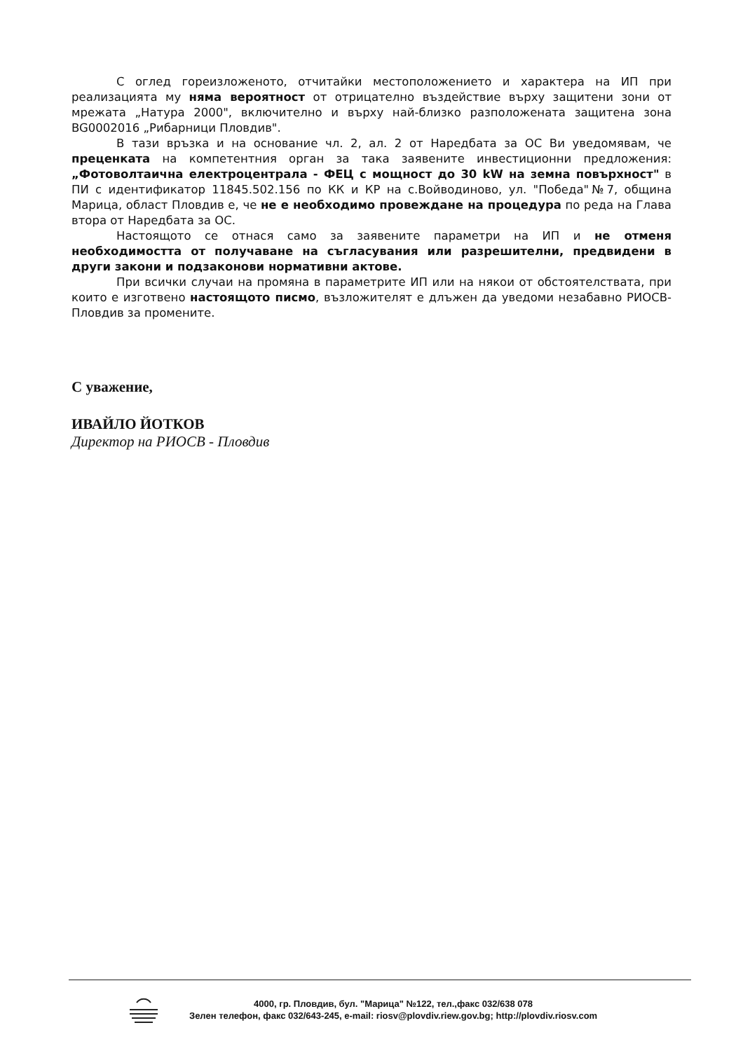С оглед гореизложеното, отчитайки местоположението и характера на ИП при реализацията му няма вероятност от отрицателно въздействие върху защитени зони от мрежата „Натура 2000", включително и върху най-близко разположената защитена зона BG0002016 „Рибарници Пловдив".
В тази връзка и на основание чл. 2, ал. 2 от Наредбата за ОС Ви уведомявам, че преценката на компетентния орган за така заявените инвестиционни предложения: „Фотоволтаична електроцентрала - ФЕЦ с мощност до 30 kW на земна повърхност" в ПИ с идентификатор 11845.502.156 по КК и КР на с.Войводиново, ул. "Победа"№7, община Марица, област Пловдив е, че не е необходимо провеждане на процедура по реда на Глава втора от Наредбата за ОС.
Настоящото се отнася само за заявените параметри на ИП и не отменя необходимостта от получаване на съгласувания или разрешителни, предвидени в други закони и подзаконови нормативни актове.
При всички случаи на промяна в параметрите ИП или на някои от обстоятелствата, при които е изготвено настоящото писмо, възложителят е длъжен да уведоми незабавно РИОСВ-Пловдив за промените.
С уважение,
ИВАЙЛО ЙОТКОВ
Директор на РИОСВ - Пловдив
4000, гр. Пловдив, бул. "Марица" №122, тел.,факс 032/638 078
Зелен телефон, факс 032/643-245, e-mail: riosv@plovdiv.riew.gov.bg; http://plovdiv.riosv.com